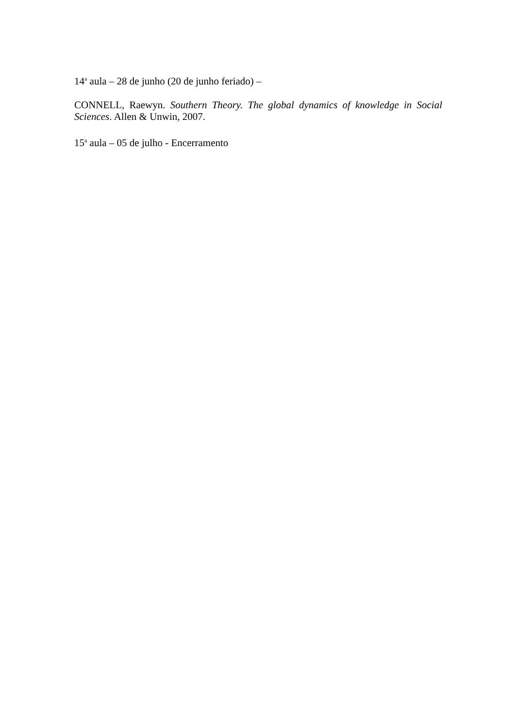14<sup>a</sup> aula – 28 de junho (20 de junho feriado) –
CONNELL, Raewyn. Southern Theory. The global dynamics of knowledge in Social Sciences. Allen & Unwin, 2007.
15<sup>a</sup> aula – 05 de julho - Encerramento